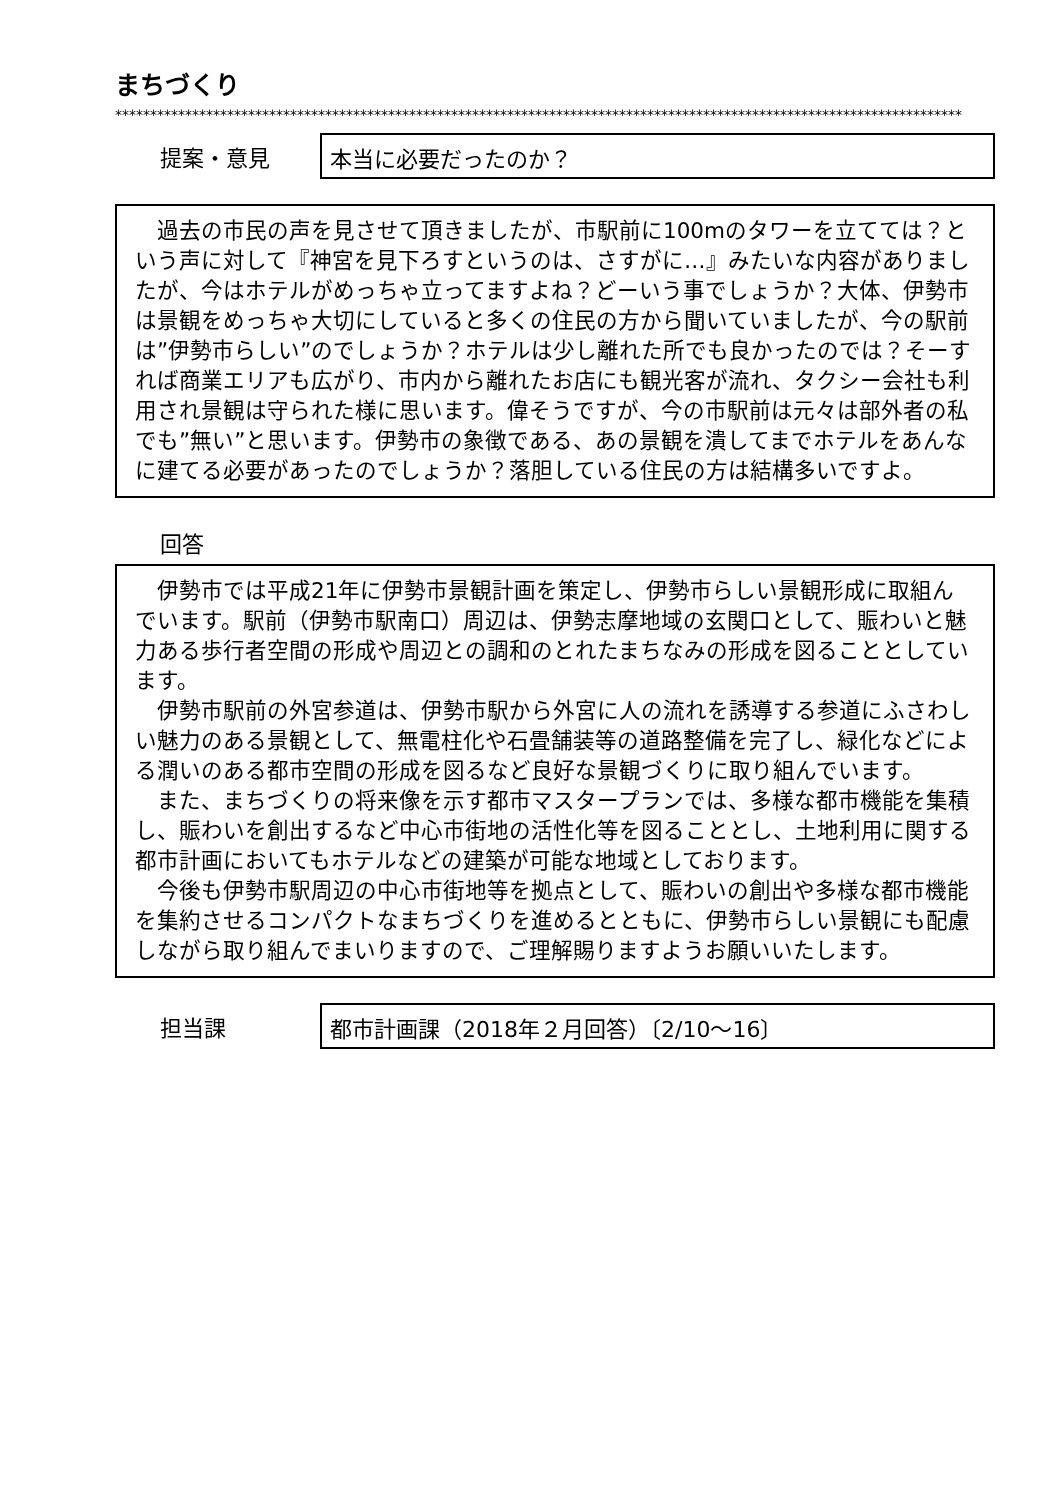まちづくり
*************************************************************************************************************************
提案・意見
本当に必要だったのか？
　過去の市民の声を見させて頂きましたが、市駅前に100mのタワーを立てては？という声に対して『神宮を見下ろすというのは、さすがに…』みたいな内容がありましたが、今はホテルがめっちゃ立ってますよね？どーいう事でしょうか？大体、伊勢市は景観をめっちゃ大切にしていると多くの住民の方から聞いていましたが、今の駅前は”伊勢市らしい”のでしょうか？ホテルは少し離れた所でも良かったのでは？そーすれば商業エリアも広がり、市内から離れたお店にも観光客が流れ、タクシー会社も利用され景観は守られた様に思います。偉そうですが、今の市駅前は元々は部外者の私でも”無い”と思います。伊勢市の象徴である、あの景観を潰してまでホテルをあんなに建てる必要があったのでしょうか？落胆している住民の方は結構多いですよ。
回答
　伊勢市では平成21年に伊勢市景観計画を策定し、伊勢市らしい景観形成に取組んでいます。駅前（伊勢市駅南口）周辺は、伊勢志摩地域の玄関口として、賑わいと魅力ある歩行者空間の形成や周辺との調和のとれたまちなみの形成を図ることとしています。
　伊勢市駅前の外宮参道は、伊勢市駅から外宮に人の流れを誘導する参道にふさわしい魅力のある景観として、無電柱化や石畳舗装等の道路整備を完了し、緑化などによる潤いのある都市空間の形成を図るなど良好な景観づくりに取り組んでいます。
　また、まちづくりの将来像を示す都市マスタープランでは、多様な都市機能を集積し、賑わいを創出するなど中心市街地の活性化等を図ることとし、土地利用に関する都市計画においてもホテルなどの建築が可能な地域としております。
　今後も伊勢市駅周辺の中心市街地等を拠点として、賑わいの創出や多様な都市機能を集約させるコンパクトなまちづくりを進めるとともに、伊勢市らしい景観にも配慮しながら取り組んでまいりますので、ご理解賜りますようお願いいたします。
担当課
都市計画課（2018年２月回答）〔2/10～16〕